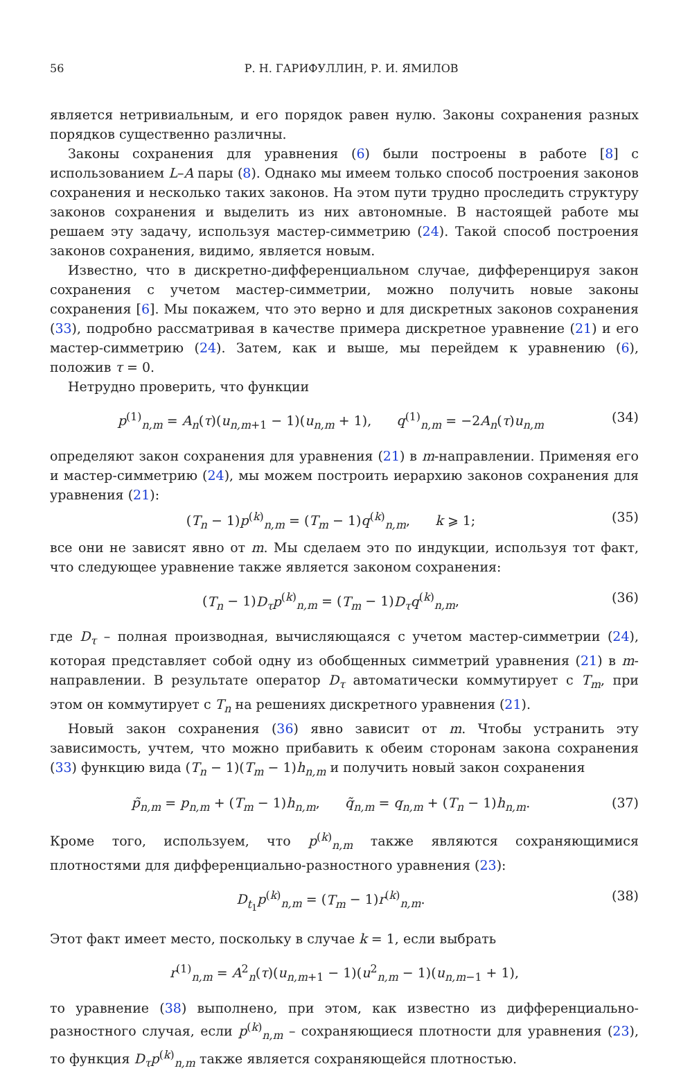56 Р. Н. ГАРИФУЛЛИН, Р. И. ЯМИЛОВ
является нетривиальным, и его порядок равен нулю. Законы сохранения разных порядков существенно различны.
Законы сохранения для уравнения (6) были построены в работе [8] с использованием L–A пары (8). Однако мы имеем только способ построения законов сохранения и несколько таких законов. На этом пути трудно проследить структуру законов сохранения и выделить из них автономные. В настоящей работе мы решаем эту задачу, используя мастер-симметрию (24). Такой способ построения законов сохранения, видимо, является новым.
Известно, что в дискретно-дифференциальном случае, дифференцируя закон сохранения с учетом мастер-симметрии, можно получить новые законы сохранения [6]. Мы покажем, что это верно и для дискретных законов сохранения (33), подробно рассматривая в качестве примера дискретное уравнение (21) и его мастер-симметрию (24). Затем, как и выше, мы перейдем к уравнению (6), положив τ = 0.
Нетрудно проверить, что функции
p<sup>(1)</sup><sub>n,m</sub> = A<sub>n</sub>(τ)(u<sub>n,m+1</sub> − 1)(u<sub>n,m</sub> + 1), q<sup>(1)</sup><sub>n,m</sub> = −2A<sub>n</sub>(τ)u<sub>n,m</sub> (34)
определяют закон сохранения для уравнения (21) в m-направлении. Применяя его и мастер-симметрию (24), мы можем построить иерархию законов сохранения для уравнения (21):
(T<sub>n</sub> − 1)p<sup>(k)</sup><sub>n,m</sub> = (T<sub>m</sub> − 1)q<sup>(k)</sup><sub>n,m</sub>, k ⩾ 1; (35)
все они не зависят явно от m. Мы сделаем это по индукции, используя тот факт, что следующее уравнение также является законом сохранения:
(T<sub>n</sub> − 1)D<sub>τ</sub>p<sup>(k)</sup><sub>n,m</sub> = (T<sub>m</sub> − 1)D<sub>τ</sub>q<sup>(k)</sup><sub>n,m</sub>, (36)
где D<sub>τ</sub> – полная производная, вычисляющаяся с учетом мастер-симметрии (24), которая представляет собой одну из обобщенных симметрий уравнения (21) в m-направлении. В результате оператор D<sub>τ</sub> автоматически коммутирует с T<sub>m</sub>, при этом он коммутирует с T<sub>n</sub> на решениях дискретного уравнения (21).
Новый закон сохранения (36) явно зависит от m. Чтобы устранить эту зависимость, учтем, что можно прибавить к обеим сторонам закона сохранения (33) функцию вида (T<sub>n</sub> − 1)(T<sub>m</sub> − 1)h<sub>n,m</sub> и получить новый закон сохранения
p̃<sub>n,m</sub> = p<sub>n,m</sub> + (T<sub>m</sub> − 1)h<sub>n,m</sub>, q̃<sub>n,m</sub> = q<sub>n,m</sub> + (T<sub>n</sub> − 1)h<sub>n,m</sub>. (37)
Кроме того, используем, что p<sup>(k)</sup><sub>n,m</sub> также являются сохраняющимися плотностями для дифференциально-разностного уравнения (23):
D<sub>t<sub>1</sub></sub>p<sup>(k)</sup><sub>n,m</sub> = (T<sub>m</sub> − 1)r<sup>(k)</sup><sub>n,m</sub>. (38)
Этот факт имеет место, поскольку в случае k = 1, если выбрать
r<sup>(1)</sup><sub>n,m</sub> = A<sup>2</sup><sub>n</sub>(τ)(u<sub>n,m+1</sub> − 1)(u<sup>2</sup><sub>n,m</sub> − 1)(u<sub>n,m−1</sub> + 1),
то уравнение (38) выполнено, при этом, как известно из дифференциально-разностного случая, если p<sup>(k)</sup><sub>n,m</sub> – сохраняющиеся плотности для уравнения (23), то функция D<sub>τ</sub>p<sup>(k)</sup><sub>n,m</sub> также является сохраняющейся плотностью.